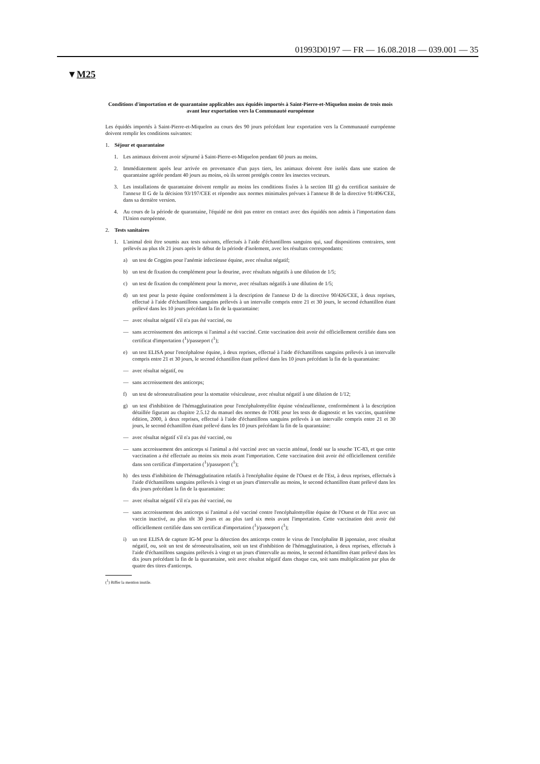01993D0197 — FR — 16.08.2018 — 039.001 — 35
▼M25
Conditions d'importation et de quarantaine applicables aux équidés importés à Saint-Pierre-et-Miquelon moins de trois mois avant leur exportation vers la Communauté européenne
Les équidés importés à Saint-Pierre-et-Miquelon au cours des 90 jours précédant leur exportation vers la Communauté européenne doivent remplir les conditions suivantes:
1. Séjour et quarantaine
1. Les animaux doivent avoir séjourné à Saint-Pierre-et-Miquelon pendant 60 jours au moins.
2. Immédiatement après leur arrivée en provenance d'un pays tiers, les animaux doivent être isolés dans une station de quarantaine agréée pendant 40 jours au moins, où ils seront protégés contre les insectes vecteurs.
3. Les installations de quarantaine doivent remplir au moins les conditions fixées à la section III g) du certificat sanitaire de l'annexe II G de la décision 93/197/CEE et répondre aux normes minimales prévues à l'annexe B de la directive 91/496/CEE, dans sa dernière version.
4. Au cours de la période de quarantaine, l'équidé ne doit pas entrer en contact avec des équidés non admis à l'importation dans l'Union européenne.
2. Tests sanitaires
1. L'animal doit être soumis aux tests suivants, effectués à l'aide d'échantillons sanguins qui, sauf dispositions contraires, sont prélevés au plus tôt 21 jours après le début de la période d'isolement, avec les résultats correspondants:
a) un test de Coggins pour l'anémie infectieuse équine, avec résultat négatif;
b) un test de fixation du complément pour la dourine, avec résultats négatifs à une dilution de 1/5;
c) un test de fixation du complément pour la morve, avec résultats négatifs à une dilution de 1/5;
d) un test pour la peste équine conformément à la description de l'annexe D de la directive 90/426/CEE, à deux reprises, effectué à l'aide d'échantillons sanguins prélevés à un intervalle compris entre 21 et 30 jours, le second échantillon étant prélevé dans les 10 jours précédant la fin de la quarantaine:
— avec résultat négatif s'il n'a pas été vacciné, ou
— sans accroissement des anticorps si l'animal a été vacciné. Cette vaccination doit avoir été officiellement certifiée dans son certificat d'importation (<sup>1</sup>)/passeport (<sup>1</sup>);
e) un test ELISA pour l'encéphalose équine, à deux reprises, effectué à l'aide d'échantillons sanguins prélevés à un intervalle compris entre 21 et 30 jours, le second échantillon étant prélevé dans les 10 jours précédant la fin de la quarantaine:
— avec résultat négatif, ou
— sans accroissement des anticorps;
f) un test de séroneutralisation pour la stomatite vésiculeuse, avec résultat négatif à une dilution de 1/12;
g) un test d'inhibition de l'hémagglutination pour l'encéphalomyélite équine vénézuélienne, conformément à la description détaillée figurant au chapitre 2.5.12 du manuel des normes de l'OIE pour les tests de diagnostic et les vaccins, quatrième édition, 2000, à deux reprises, effectué à l'aide d'échantillons sanguins prélevés à un intervalle compris entre 21 et 30 jours, le second échantillon étant prélevé dans les 10 jours précédant la fin de la quarantaine:
— avec résultat négatif s'il n'a pas été vacciné, ou
— sans accroissement des anticorps si l'animal a été vacciné avec un vaccin atténué, fondé sur la souche TC-83, et que cette vaccination a été effectuée au moins six mois avant l'importation. Cette vaccination doit avoir été officiellement certifiée dans son certificat d'importation (<sup>1</sup>)/passeport (<sup>1</sup>);
h) des tests d'inhibition de l'hémagglutination relatifs à l'encéphalite équine de l'Ouest et de l'Est, à deux reprises, effectués à l'aide d'échantillons sanguins prélevés à vingt et un jours d'intervalle au moins, le second échantillon étant prélevé dans les dix jours précédant la fin de la quarantaine:
— avec résultat négatif s'il n'a pas été vacciné, ou
— sans accroissement des anticorps si l'animal a été vacciné contre l'encéphalomyélite équine de l'Ouest et de l'Est avec un vaccin inactivé, au plus tôt 30 jours et au plus tard six mois avant l'importation. Cette vaccination doit avoir été officiellement certifiée dans son certificat d'importation (<sup>1</sup>)/passeport (<sup>1</sup>);
i) un test ELISA de capture IG-M pour la détection des anticorps contre le virus de l'encéphalite B japonaise, avec résultat négatif, ou, soit un test de séroneutralisation, soit un test d'inhibition de l'hémagglutination, à deux reprises, effectués à l'aide d'échantillons sanguins prélevés à vingt et un jours d'intervalle au moins, le second échantillon étant prélevé dans les dix jours précédant la fin de la quarantaine, soit avec résultat négatif dans chaque cas, soit sans multiplication par plus de quatre des titres d'anticorps.
(<sup>1</sup>) Biffer la mention inutile.